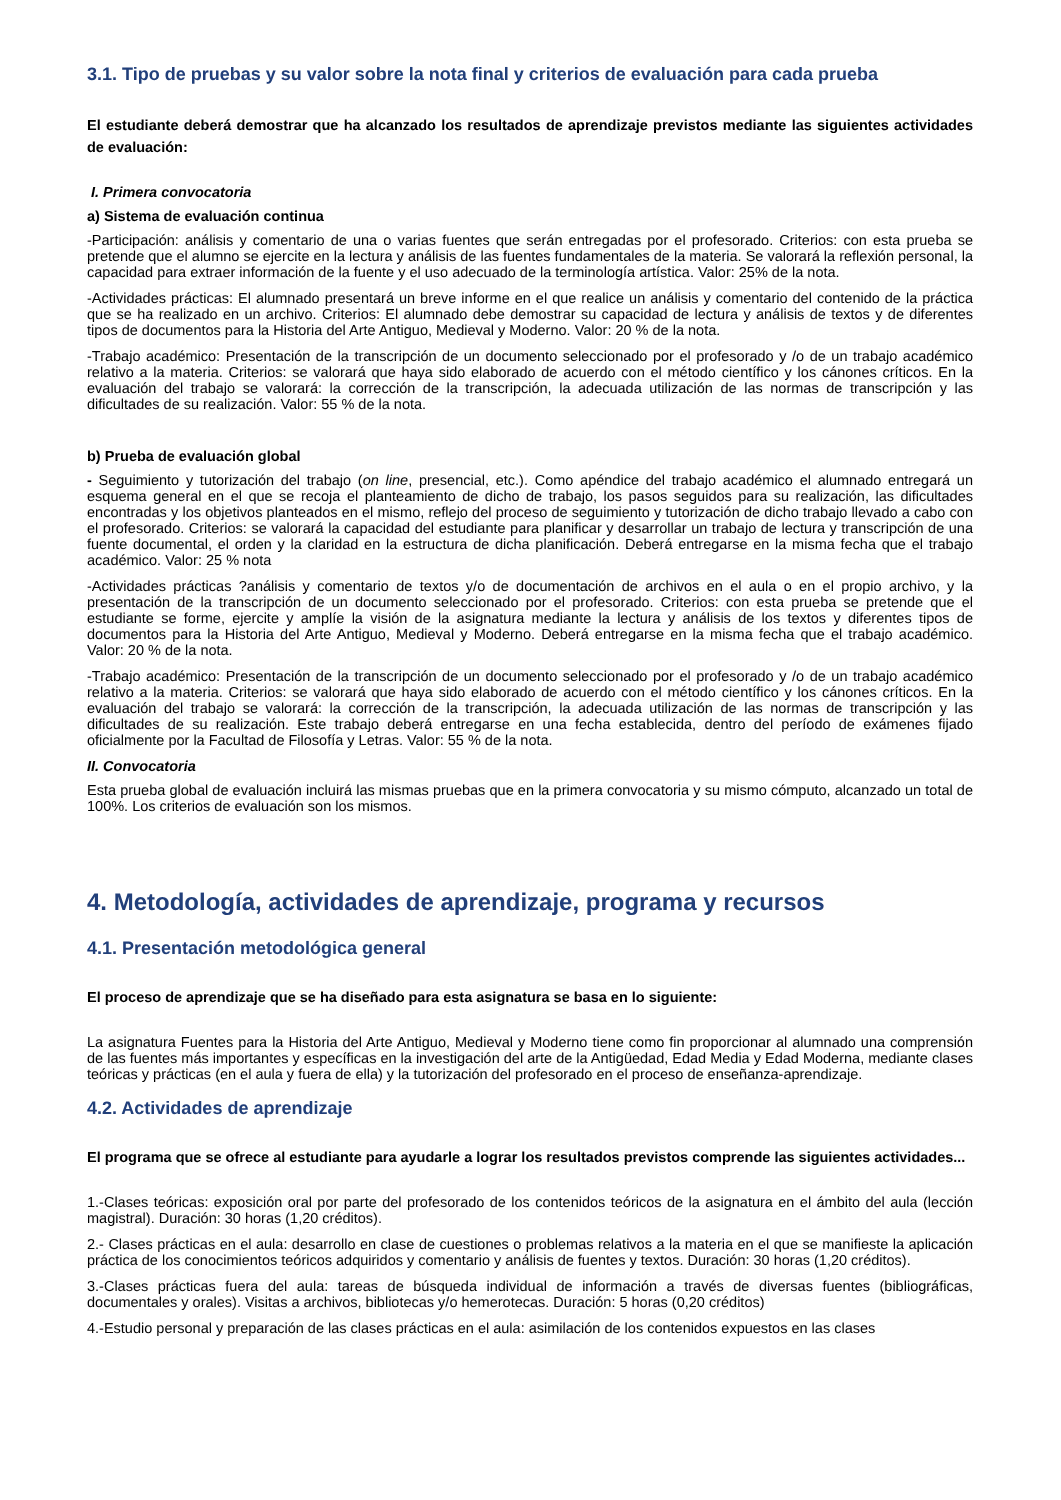3.1. Tipo de pruebas y su valor sobre la nota final y criterios de evaluación para cada prueba
El estudiante deberá demostrar que ha alcanzado los resultados de aprendizaje previstos mediante las siguientes actividades de evaluación:
I. Primera convocatoria
a) Sistema de evaluación continua
-Participación: análisis y comentario de una o varias fuentes que serán entregadas por el profesorado. Criterios: con esta prueba se pretende que el alumno se ejercite en la lectura y análisis de las fuentes fundamentales de la materia. Se valorará la reflexión personal, la capacidad para extraer información de la fuente y el uso adecuado de la terminología artística. Valor: 25% de la nota.
-Actividades prácticas: El alumnado presentará un breve informe en el que realice un análisis y comentario del contenido de la práctica que se ha realizado en un archivo. Criterios: El alumnado debe demostrar su capacidad de lectura y análisis de textos y de diferentes tipos de documentos para la Historia del Arte Antiguo, Medieval y Moderno. Valor: 20 % de la nota.
-Trabajo académico: Presentación de la transcripción de un documento seleccionado por el profesorado y /o de un trabajo académico relativo a la materia. Criterios: se valorará que haya sido elaborado de acuerdo con el método científico y los cánones críticos. En la evaluación del trabajo se valorará: la corrección de la transcripción, la adecuada utilización de las normas de transcripción y las dificultades de su realización. Valor: 55 % de la nota.
b) Prueba de evaluación global
- Seguimiento y tutorización del trabajo (on line, presencial, etc.). Como apéndice del trabajo académico el alumnado entregará un esquema general en el que se recoja el planteamiento de dicho de trabajo, los pasos seguidos para su realización, las dificultades encontradas y los objetivos planteados en el mismo, reflejo del proceso de seguimiento y tutorización de dicho trabajo llevado a cabo con el profesorado. Criterios: se valorará la capacidad del estudiante para planificar y desarrollar un trabajo de lectura y transcripción de una fuente documental, el orden y la claridad en la estructura de dicha planificación. Deberá entregarse en la misma fecha que el trabajo académico. Valor: 25 % nota
-Actividades prácticas ?análisis y comentario de textos y/o de documentación de archivos en el aula o en el propio archivo, y la presentación de la transcripción de un documento seleccionado por el profesorado. Criterios: con esta prueba se pretende que el estudiante se forme, ejercite y amplíe la visión de la asignatura mediante la lectura y análisis de los textos y diferentes tipos de documentos para la Historia del Arte Antiguo, Medieval y Moderno. Deberá entregarse en la misma fecha que el trabajo académico. Valor: 20 % de la nota.
-Trabajo académico: Presentación de la transcripción de un documento seleccionado por el profesorado y /o de un trabajo académico relativo a la materia. Criterios: se valorará que haya sido elaborado de acuerdo con el método científico y los cánones críticos. En la evaluación del trabajo se valorará: la corrección de la transcripción, la adecuada utilización de las normas de transcripción y las dificultades de su realización. Este trabajo deberá entregarse en una fecha establecida, dentro del período de exámenes fijado oficialmente por la Facultad de Filosofía y Letras. Valor: 55 % de la nota.
II. Convocatoria
Esta prueba global de evaluación incluirá las mismas pruebas que en la primera convocatoria y su mismo cómputo, alcanzado un total de 100%. Los criterios de evaluación son los mismos.
4. Metodología, actividades de aprendizaje, programa y recursos
4.1. Presentación metodológica general
El proceso de aprendizaje que se ha diseñado para esta asignatura se basa en lo siguiente:
La asignatura Fuentes para la Historia del Arte Antiguo, Medieval y Moderno tiene como fin proporcionar al alumnado una comprensión de las fuentes más importantes y específicas en la investigación del arte de la Antigüedad, Edad Media y Edad Moderna, mediante clases teóricas y prácticas (en el aula y fuera de ella) y la tutorización del profesorado en el proceso de enseñanza-aprendizaje.
4.2. Actividades de aprendizaje
El programa que se ofrece al estudiante para ayudarle a lograr los resultados previstos comprende las siguientes actividades...
1.-Clases teóricas: exposición oral por parte del profesorado de los contenidos teóricos de la asignatura en el ámbito del aula (lección magistral). Duración: 30 horas (1,20 créditos).
2.- Clases prácticas en el aula: desarrollo en clase de cuestiones o problemas relativos a la materia en el que se manifieste la aplicación práctica de los conocimientos teóricos adquiridos y comentario y análisis de fuentes y textos. Duración: 30 horas (1,20 créditos).
3.-Clases prácticas fuera del aula: tareas de búsqueda individual de información a través de diversas fuentes (bibliográficas, documentales y orales). Visitas a archivos, bibliotecas y/o hemerotecas. Duración: 5 horas (0,20 créditos)
4.-Estudio personal y preparación de las clases prácticas en el aula: asimilación de los contenidos expuestos en las clases